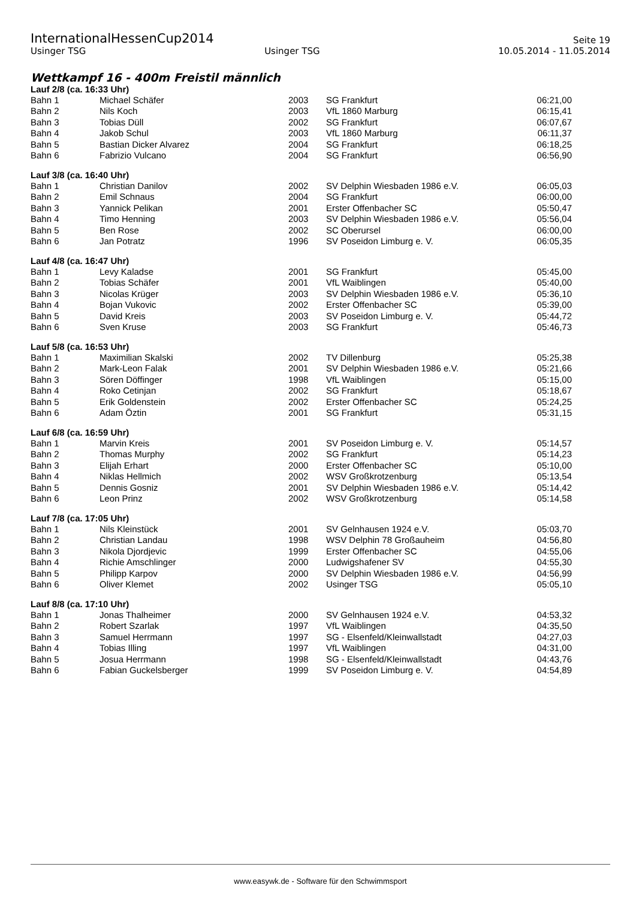InternationalHessenCup2014 Seite 19
Usinger TSG Usinger TSG 10.05.2014 - 11.05.2014
Wettkampf 16 - 400m Freistil männlich
Lauf 2/8 (ca. 16:33 Uhr)
| Bahn 1 | Michael Schäfer | 2003 | SG Frankfurt | 06:21,00 |
| Bahn 2 | Nils Koch | 2003 | VfL 1860 Marburg | 06:15,41 |
| Bahn 3 | Tobias Düll | 2002 | SG Frankfurt | 06:07,67 |
| Bahn 4 | Jakob Schul | 2003 | VfL 1860 Marburg | 06:11,37 |
| Bahn 5 | Bastian Dicker Alvarez | 2004 | SG Frankfurt | 06:18,25 |
| Bahn 6 | Fabrizio Vulcano | 2004 | SG Frankfurt | 06:56,90 |
Lauf 3/8 (ca. 16:40 Uhr)
| Bahn 1 | Christian Danilov | 2002 | SV Delphin Wiesbaden 1986 e.V. | 06:05,03 |
| Bahn 2 | Emil Schnaus | 2004 | SG Frankfurt | 06:00,00 |
| Bahn 3 | Yannick Pelikan | 2001 | Erster Offenbacher SC | 05:50,47 |
| Bahn 4 | Timo Henning | 2003 | SV Delphin Wiesbaden 1986 e.V. | 05:56,04 |
| Bahn 5 | Ben Rose | 2002 | SC Oberursel | 06:00,00 |
| Bahn 6 | Jan Potratz | 1996 | SV Poseidon Limburg e. V. | 06:05,35 |
Lauf 4/8 (ca. 16:47 Uhr)
| Bahn 1 | Levy Kaladse | 2001 | SG Frankfurt | 05:45,00 |
| Bahn 2 | Tobias Schäfer | 2001 | VfL Waiblingen | 05:40,00 |
| Bahn 3 | Nicolas Krüger | 2003 | SV Delphin Wiesbaden 1986 e.V. | 05:36,10 |
| Bahn 4 | Bojan Vukovic | 2002 | Erster Offenbacher SC | 05:39,00 |
| Bahn 5 | David Kreis | 2003 | SV Poseidon Limburg e. V. | 05:44,72 |
| Bahn 6 | Sven Kruse | 2003 | SG Frankfurt | 05:46,73 |
Lauf 5/8 (ca. 16:53 Uhr)
| Bahn 1 | Maximilian Skalski | 2002 | TV Dillenburg | 05:25,38 |
| Bahn 2 | Mark-Leon Falak | 2001 | SV Delphin Wiesbaden 1986 e.V. | 05:21,66 |
| Bahn 3 | Sören Döffinger | 1998 | VfL Waiblingen | 05:15,00 |
| Bahn 4 | Roko Cetinjan | 2002 | SG Frankfurt | 05:18,67 |
| Bahn 5 | Erik Goldenstein | 2002 | Erster Offenbacher SC | 05:24,25 |
| Bahn 6 | Adam Öztin | 2001 | SG Frankfurt | 05:31,15 |
Lauf 6/8 (ca. 16:59 Uhr)
| Bahn 1 | Marvin Kreis | 2001 | SV Poseidon Limburg e. V. | 05:14,57 |
| Bahn 2 | Thomas Murphy | 2002 | SG Frankfurt | 05:14,23 |
| Bahn 3 | Elijah Erhart | 2000 | Erster Offenbacher SC | 05:10,00 |
| Bahn 4 | Niklas Hellmich | 2002 | WSV Großkrotzenburg | 05:13,54 |
| Bahn 5 | Dennis Gosniz | 2001 | SV Delphin Wiesbaden 1986 e.V. | 05:14,42 |
| Bahn 6 | Leon Prinz | 2002 | WSV Großkrotzenburg | 05:14,58 |
Lauf 7/8 (ca. 17:05 Uhr)
| Bahn 1 | Nils Kleinstück | 2001 | SV Gelnhausen 1924 e.V. | 05:03,70 |
| Bahn 2 | Christian Landau | 1998 | WSV Delphin 78 Großauheim | 04:56,80 |
| Bahn 3 | Nikola Djordjevic | 1999 | Erster Offenbacher SC | 04:55,06 |
| Bahn 4 | Richie Amschlinger | 2000 | Ludwigshafener SV | 04:55,30 |
| Bahn 5 | Philipp Karpov | 2000 | SV Delphin Wiesbaden 1986 e.V. | 04:56,99 |
| Bahn 6 | Oliver Klemet | 2002 | Usinger TSG | 05:05,10 |
Lauf 8/8 (ca. 17:10 Uhr)
| Bahn 1 | Jonas Thalheimer | 2000 | SV Gelnhausen 1924 e.V. | 04:53,32 |
| Bahn 2 | Robert Szarlak | 1997 | VfL Waiblingen | 04:35,50 |
| Bahn 3 | Samuel Herrmann | 1997 | SG - Elsenfeld/Kleinwallstadt | 04:27,03 |
| Bahn 4 | Tobias Illing | 1997 | VfL Waiblingen | 04:31,00 |
| Bahn 5 | Josua Herrmann | 1998 | SG - Elsenfeld/Kleinwallstadt | 04:43,76 |
| Bahn 6 | Fabian Guckelsberger | 1999 | SV Poseidon Limburg e. V. | 04:54,89 |
www.easywk.de - Software für den Schwimmsport